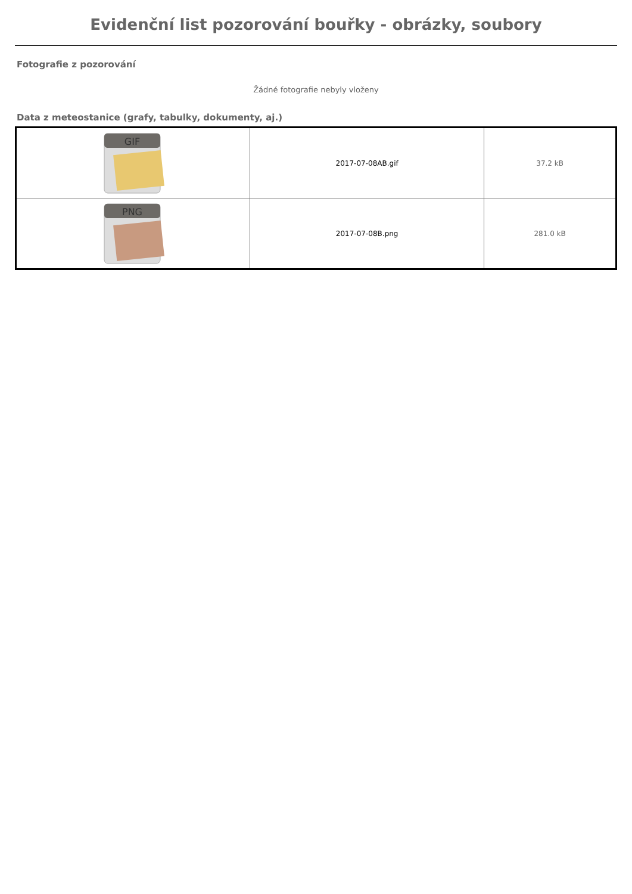Evidenční list pozorování bouřky - obrázky, soubory
Fotografie z pozorování
Žádné fotografie nebyly vloženy
Data z meteostanice (grafy, tabulky, dokumenty, aj.)
| GIF | 2017-07-08AB.gif | 37.2 kB |
| PNG | 2017-07-08B.png | 281.0 kB |